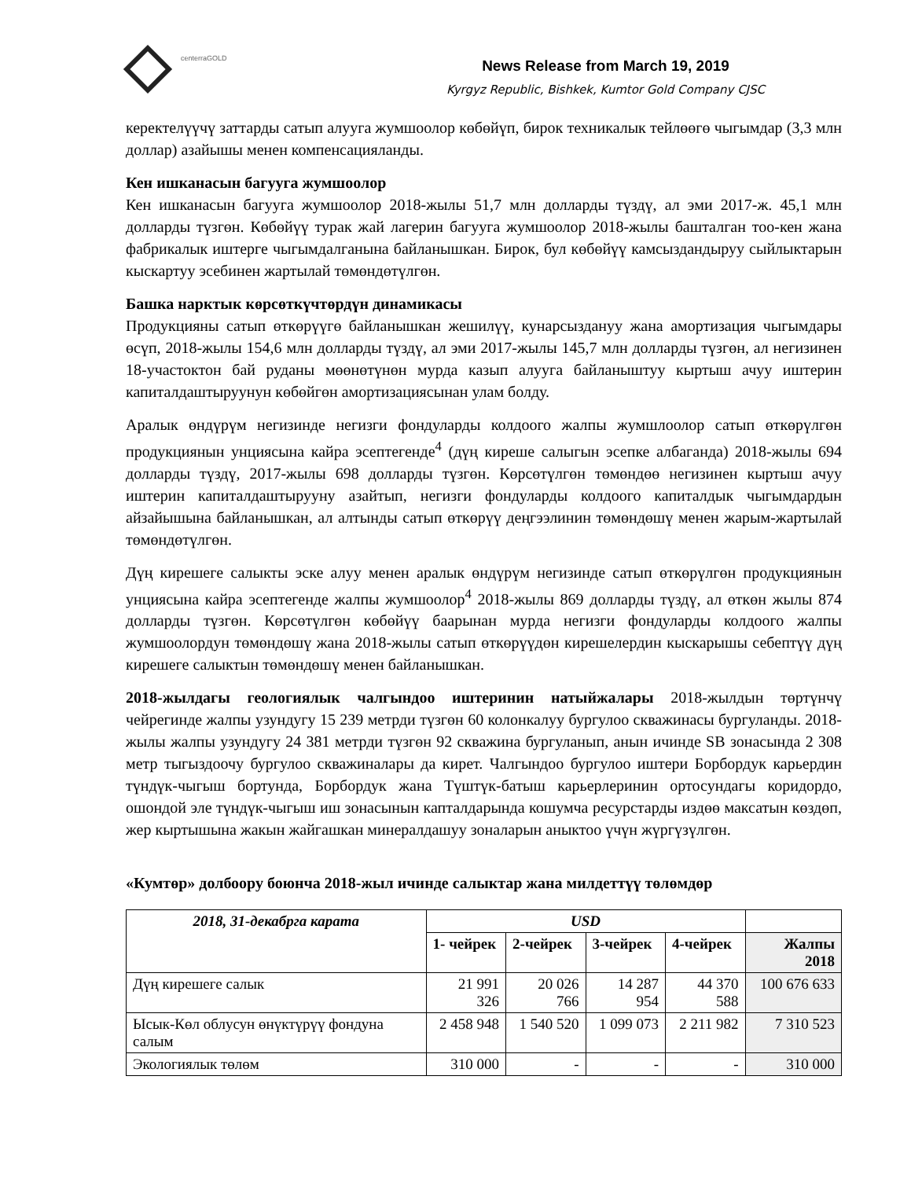centerraGOLD
News Release from March 19, 2019
Kyrgyz Republic, Bishkek, Kumtor Gold Company CJSC
керектелүүчү заттарды сатып алууга жумшоолор көбөйүп, бирок техникалык тейлөөгө чыгымдар (3,3 млн доллар) азайышы менен компенсацияланды.
Кен ишканасын багууга жумшоолор
Кен ишканасын багууга жумшоолор 2018-жылы 51,7 млн долларды түздү, ал эми 2017-ж. 45,1 млн долларды түзгөн. Көбөйүү турак жай лагерин багууга жумшоолор 2018-жылы башталган тоо-кен жана фабрикалык иштерге чыгымдалганына байланышкан. Бирок, бул көбөйүү камсыздандыруу сыйлыктарын кыскартуу эсебинен жартылай төмөндөтүлгөн.
Башка нарктык көрсөткүчтөрдүн динамикасы
Продукцияны сатып өткөрүүгө байланышкан жешилүү, кунарсыздануу жана амортизация чыгымдары өсүп, 2018-жылы 154,6 млн долларды түздү, ал эми 2017-жылы 145,7 млн долларды түзгөн, ал негизинен 18-участоктон бай руданы мөөнөтүнөн мурда казып алууга байланыштуу кыртыш ачуу иштерин капиталдаштыруунун көбөйгөн амортизациясынан улам болду.
Аралык өндүрүм негизинде негизги фондуларды колдоого жалпы жумшлоолор сатып өткөрүлгөн продукциянын унциясына кайра эсептегенде<sup>4</sup> (дүң киреше салыгын эсепке албаганда) 2018-жылы 694 долларды түздү, 2017-жылы 698 долларды түзгөн. Көрсөтүлгөн төмөндөө негизинен кыртыш ачуу иштерин капиталдаштырууну азайтып, негизги фондуларды колдоого капиталдык чыгымдардын айзайышына байланышкан, ал алтынды сатып өткөрүү деңгээлинин төмөндөшү менен жарым-жартылай төмөндөтүлгөн.
Дүң кирешеге салыкты эске алуу менен аралык өндүрүм негизинде сатып өткөрүлгөн продукциянын унциясына кайра эсептегенде жалпы жумшоолор<sup>4</sup> 2018-жылы 869 долларды түздү, ал өткөн жылы 874 долларды түзгөн. Көрсөтүлгөн көбөйүү баарынан мурда негизги фондуларды колдоого жалпы жумшоолордун төмөндөшү жана 2018-жылы сатып өткөрүүдөн кирешелердин кыскарышы себептүү дүң кирешеге салыктын төмөндөшү менен байланышкан.
2018-жылдагы геологиялык чалгындоо иштеринин натыйжалары 2018-жылдын төртүнчү чейрегинде жалпы узундугу 15 239 метрди түзгөн 60 колонкалуу бургулоо скважинасы бургуланды. 2018-жылы жалпы узундугу 24 381 метрди түзгөн 92 скважина бургуланып, анын ичинде SB зонасында 2 308 метр тыгыздоочу бургулоо скважиналары да кирет. Чалгындоо бургулоо иштери Борбордук карьердин түндүк-чыгыш бортунда, Борбордук жана Түштүк-батыш карьерлеринин ортосундагы коридордо, ошондой эле түндүк-чыгыш иш зонасынын капталдарында кошумча ресурстарды издөө максатын көздөп, жер кыртышына жакын жайгашкан минералдашуу зоналарын аныктоо үчүн жүргүзүлгөн.
«Кумтөр» долбоору боюнча 2018-жыл ичинде салыктар жана милдеттүү төлөмдөр
| 2018, 31-декабрга карата | USD | | | | |
| --- | --- | --- | --- | --- | --- |
| | 1- чейрек | 2-чейрек | 3-чейрек | 4-чейрек | Жалпы 2018 |
| Дүң кирешеге салык | 21 991 326 | 20 026 766 | 14 287 954 | 44 370 588 | 100 676 633 |
| Ысык-Көл облусун өнүктүрүү фондуна салым | 2 458 948 | 1 540 520 | 1 099 073 | 2 211 982 | 7 310 523 |
| Экологиялык төлөм | 310 000 | - | - | - | 310 000 |